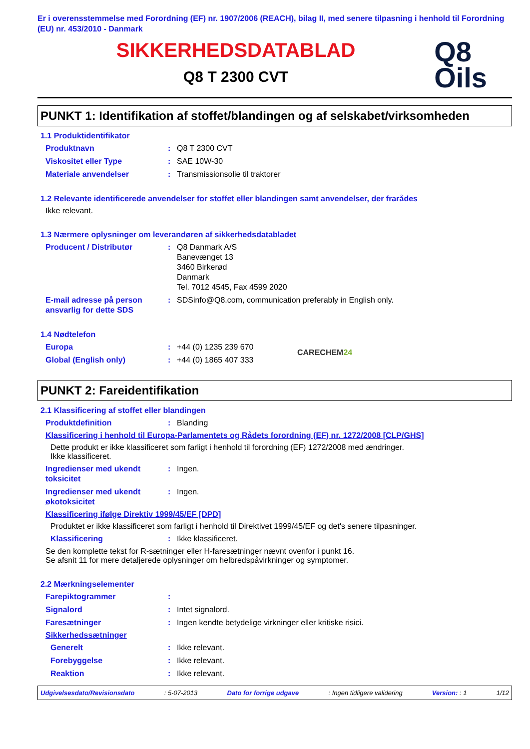Er i overensstemmelse med Forordning (EF) nr. 1907/2006 (REACH), bilag II, med senere tilpasning i henhold til Forordning (EU) nr. 453/2010 - Danmark
SIKKERHEDSDATABLAD
Q8 T 2300 CVT
Q8
Oils
PUNKT 1: Identifikation af stoffet/blandingen og af selskabet/virksomheden
1.1 Produktidentifikator
Produktnavn: Q8 T 2300 CVT
Viskositet eller Type: SAE 10W-30
Materiale anvendelser: Transmissionsolie til traktorer
1.2 Relevante identificerede anvendelser for stoffet eller blandingen samt anvendelser, der frarådes
Ikke relevant.
1.3 Nærmere oplysninger om leverandøren af sikkerhedsdatabladet
Producent / Distributør: Q8 Danmark A/S
Banevænget 13
3460 Birkerød
Danmark
Tel. 7012 4545, Fax 4599 2020
E-mail adresse på person ansvarlig for dette SDS: SDSinfo@Q8.com, communication preferably in English only.
1.4 Nødtelefon
Europa: +44 (0) 1235 239 670
Global (English only): +44 (0) 1865 407 333
CARECHEM24
PUNKT 2: Fareidentifikation
2.1 Klassificering af stoffet eller blandingen
Produktdefinition: Blanding
Klassificering i henhold til Europa-Parlamentets og Rådets forordning (EF) nr. 1272/2008 [CLP/GHS]
Dette produkt er ikke klassificeret som farligt i henhold til forordning (EF) 1272/2008 med ændringer.
Ikke klassificeret.
Ingredienser med ukendt toksicitet: Ingen.
Ingredienser med ukendt økotoksicitet: Ingen.
Klassificering ifølge Direktiv 1999/45/EF [DPD]
Produktet er ikke klassificeret som farligt i henhold til Direktivet 1999/45/EF og det's senere tilpasninger.
Klassificering: Ikke klassificeret.
Se den komplette tekst for R-sætninger eller H-faresætninger nævnt ovenfor i punkt 16.
Se afsnit 11 for mere detaljerede oplysninger om helbredspåvirkninger og symptomer.
2.2 Mærkningselementer
Farepiktogrammer:
Signalord: Intet signalord.
Faresætninger: Ingen kendte betydelige virkninger eller kritiske risici.
Sikkerhedssætninger
Generelt: Ikke relevant.
Forebyggelse: Ikke relevant.
Reaktion: Ikke relevant.
Udgivelsesdato/Revisionsdato: 5-07-2013 Dato for forrige udgave: Ingen tidligere validering Version: : 1 1/12